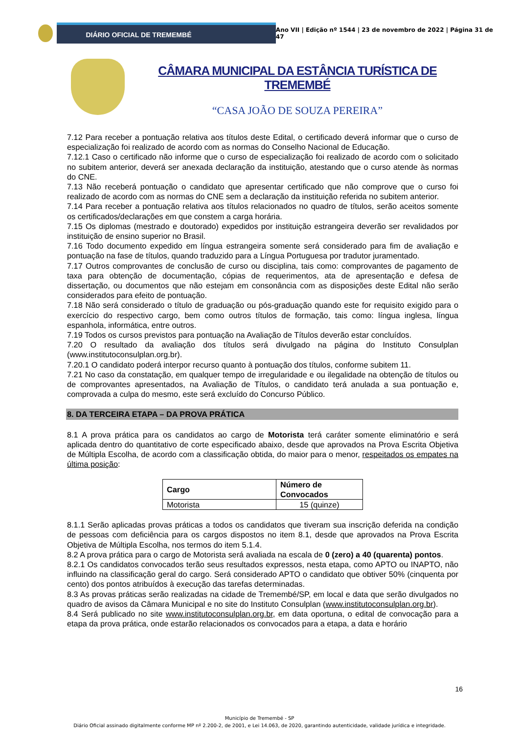DIÁRIO OFICIAL DE TREMEMBÉ
Ano VII | Edição nº 1544 | 23 de novembro de 2022 | Página 31 de 47
CÂMARA MUNICIPAL DA ESTÂNCIA TURÍSTICA DE TREMEMBÉ
“CASA JOÃO DE SOUZA PEREIRA”
7.12 Para receber a pontuação relativa aos títulos deste Edital, o certificado deverá informar que o curso de especialização foi realizado de acordo com as normas do Conselho Nacional de Educação.
7.12.1 Caso o certificado não informe que o curso de especialização foi realizado de acordo com o solicitado no subitem anterior, deverá ser anexada declaração da instituição, atestando que o curso atende às normas do CNE.
7.13 Não receberá pontuação o candidato que apresentar certificado que não comprove que o curso foi realizado de acordo com as normas do CNE sem a declaração da instituição referida no subitem anterior.
7.14 Para receber a pontuação relativa aos títulos relacionados no quadro de títulos, serão aceitos somente os certificados/declarações em que constem a carga horária.
7.15 Os diplomas (mestrado e doutorado) expedidos por instituição estrangeira deverão ser revalidados por instituição de ensino superior no Brasil.
7.16 Todo documento expedido em língua estrangeira somente será considerado para fim de avaliação e pontuação na fase de títulos, quando traduzido para a Língua Portuguesa por tradutor juramentado.
7.17 Outros comprovantes de conclusão de curso ou disciplina, tais como: comprovantes de pagamento de taxa para obtenção de documentação, cópias de requerimentos, ata de apresentação e defesa de dissertação, ou documentos que não estejam em consonância com as disposições deste Edital não serão considerados para efeito de pontuação.
7.18 Não será considerado o título de graduação ou pós-graduação quando este for requisito exigido para o exercício do respectivo cargo, bem como outros títulos de formação, tais como: língua inglesa, língua espanhola, informática, entre outros.
7.19 Todos os cursos previstos para pontuação na Avaliação de Títulos deverão estar concluídos.
7.20 O resultado da avaliação dos títulos será divulgado na página do Instituto Consulplan (www.institutoconsulplan.org.br).
7.20.1 O candidato poderá interpor recurso quanto à pontuação dos títulos, conforme subitem 11.
7.21 No caso da constatação, em qualquer tempo de irregularidade e ou ilegalidade na obtenção de títulos ou de comprovantes apresentados, na Avaliação de Títulos, o candidato terá anulada a sua pontuação e, comprovada a culpa do mesmo, este será excluído do Concurso Público.
8. DA TERCEIRA ETAPA – DA PROVA PRÁTICA
8.1 A prova prática para os candidatos ao cargo de Motorista terá caráter somente eliminatório e será aplicada dentro do quantitativo de corte especificado abaixo, desde que aprovados na Prova Escrita Objetiva de Múltipla Escolha, de acordo com a classificação obtida, do maior para o menor, respeitados os empates na última posição:
| Cargo | Número de Convocados |
| --- | --- |
| Motorista | 15 (quinze) |
8.1.1 Serão aplicadas provas práticas a todos os candidatos que tiveram sua inscrição deferida na condição de pessoas com deficiência para os cargos dispostos no item 8.1, desde que aprovados na Prova Escrita Objetiva de Múltipla Escolha, nos termos do item 5.1.4.
8.2 A prova prática para o cargo de Motorista será avaliada na escala de 0 (zero) a 40 (quarenta) pontos.
8.2.1 Os candidatos convocados terão seus resultados expressos, nesta etapa, como APTO ou INAPTO, não influindo na classificação geral do cargo. Será considerado APTO o candidato que obtiver 50% (cinquenta por cento) dos pontos atribuídos à execução das tarefas determinadas.
8.3 As provas práticas serão realizadas na cidade de Tremembé/SP, em local e data que serão divulgados no quadro de avisos da Câmara Municipal e no site do Instituto Consulplan (www.institutoconsulplan.org.br).
8.4 Será publicado no site www.institutoconsulplan.org.br, em data oportuna, o edital de convocação para a etapa da prova prática, onde estarão relacionados os convocados para a etapa, a data e horário
16
Município de Tremembé - SP
Diário Oficial assinado digitalmente conforme MP nº 2.200-2, de 2001, e Lei 14.063, de 2020, garantindo autenticidade, validade jurídica e integridade.